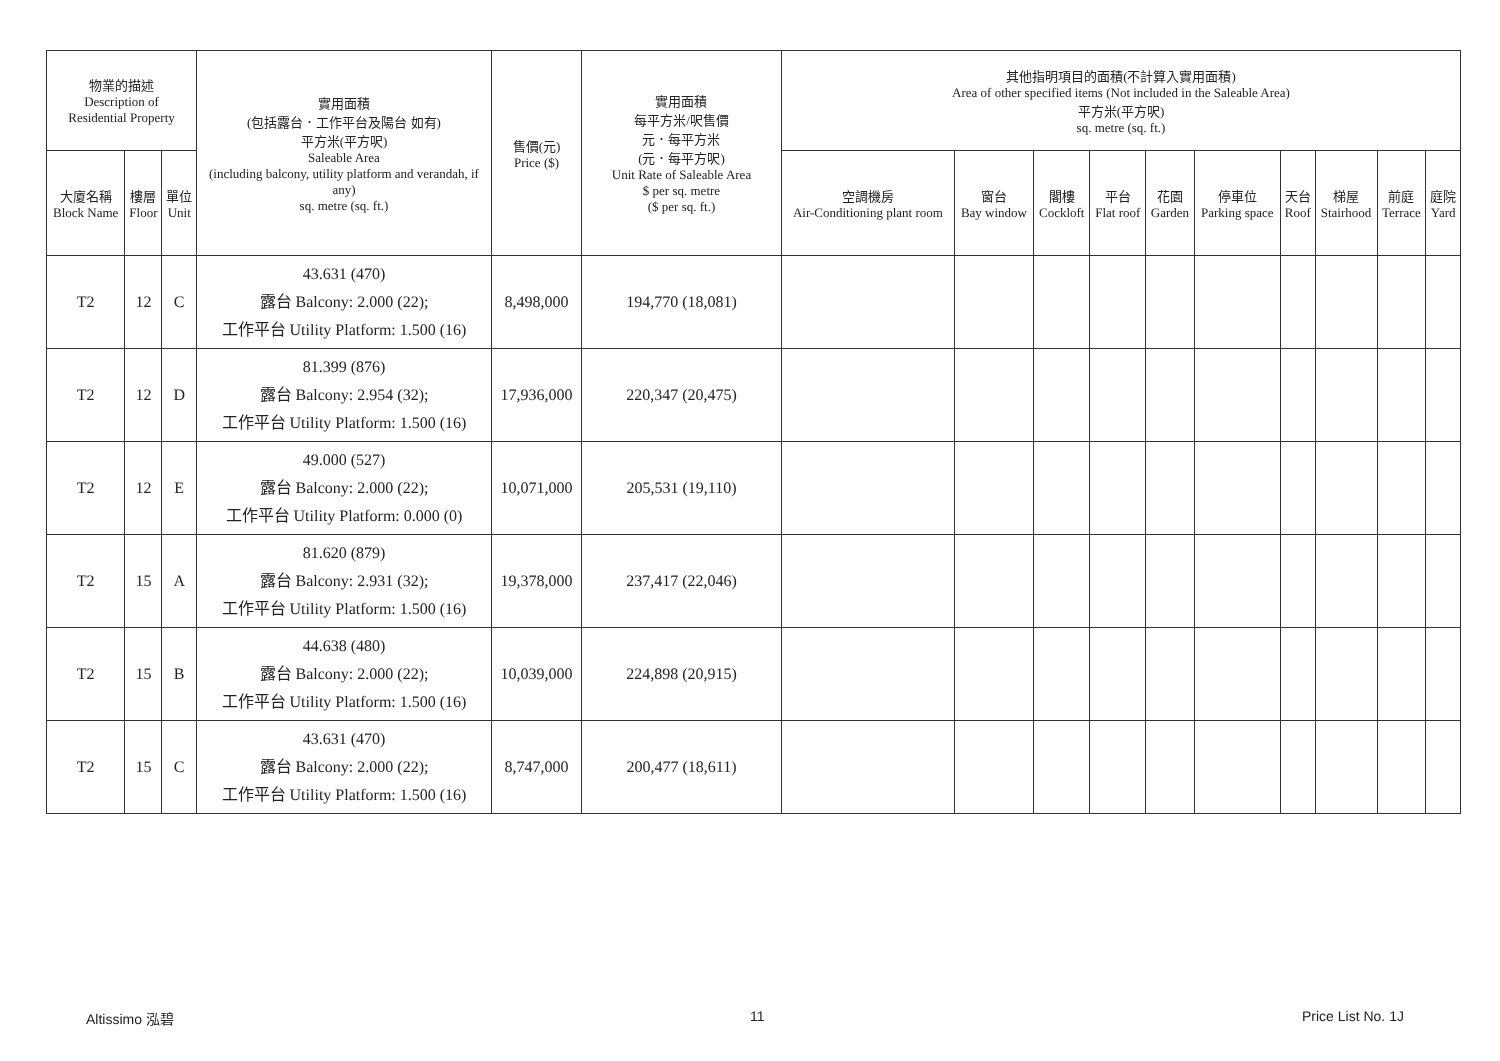| 物業的描述 Description of Residential Property | | | 實用面積 (包括露台．工作平台及陽台 如有) 平方米(平方呎) Saleable Area (including balcony, utility platform and verandah, if any) sq. metre (sq. ft.) | 售價(元) Price ($) | 實用面積 每平方米/呎售價 元．每平方米 (元．每平方呎) Unit Rate of Saleable Area $ per sq. metre ($ per sq. ft.) | 其他指明項目的面積(不計算入實用面積) Area of other specified items (Not included in the Saleable Area) 平方米(平方呎) sq. metre (sq. ft.) | | | | | | | | | |
| --- | --- | --- | --- | --- | --- | --- | --- | --- | --- | --- | --- | --- | --- | --- | --- |
| 大廈名稱 Block Name | 樓層 Floor | 單位 Unit | | | | 空調機房 Air-Conditioning plant room | 窗台 Bay window | 閣樓 Cockloft | 平台 Flat roof | 花園 Garden | 停車位 Parking space | 天台 Roof | 梯屋 Stairhood | 前庭 Terrace | 庭院 Yard |
| T2 | 12 | C | 43.631 (470) 露台 Balcony: 2.000 (22); 工作平台 Utility Platform: 1.500 (16) | 8,498,000 | 194,770 (18,081) | | | | | | | | | | |
| T2 | 12 | D | 81.399 (876) 露台 Balcony: 2.954 (32); 工作平台 Utility Platform: 1.500 (16) | 17,936,000 | 220,347 (20,475) | | | | | | | | | | |
| T2 | 12 | E | 49.000 (527) 露台 Balcony: 2.000 (22); 工作平台 Utility Platform: 0.000 (0) | 10,071,000 | 205,531 (19,110) | | | | | | | | | | |
| T2 | 15 | A | 81.620 (879) 露台 Balcony: 2.931 (32); 工作平台 Utility Platform: 1.500 (16) | 19,378,000 | 237,417 (22,046) | | | | | | | | | | |
| T2 | 15 | B | 44.638 (480) 露台 Balcony: 2.000 (22); 工作平台 Utility Platform: 1.500 (16) | 10,039,000 | 224,898 (20,915) | | | | | | | | | | |
| T2 | 15 | C | 43.631 (470) 露台 Balcony: 2.000 (22); 工作平台 Utility Platform: 1.500 (16) | 8,747,000 | 200,477 (18,611) | | | | | | | | | | |
Altissimo 泓碧 11 Price List No. 1J